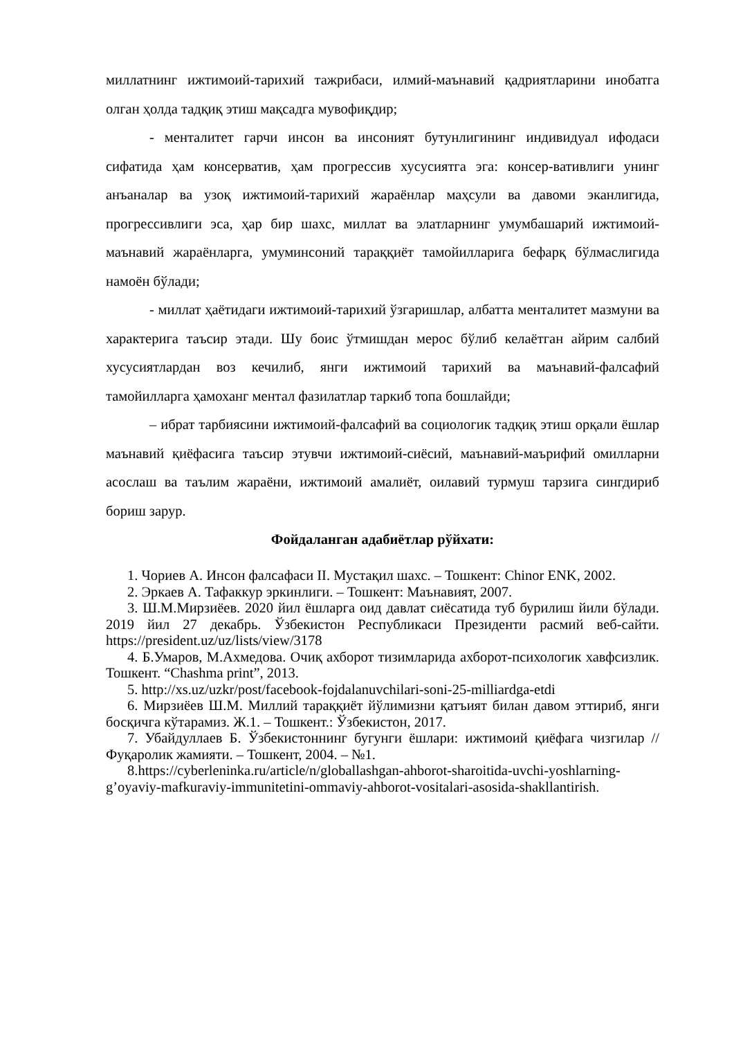миллатнинг ижтимоий-тарихий тажрибаси, илмий-маънавий қадриятларини инобатга олган ҳолда тадқиқ этиш мақсадга мувофиқдир;
- менталитет гарчи инсон ва инсоният бутунлигининг индивидуал ифодаси сифатида ҳам консерватив, ҳам прогрессив хусусиятга эга: консер-вативлиги унинг анъаналар ва узоқ ижтимоий-тарихий жараёнлар маҳсули ва давоми эканлигида, прогрессивлиги эса, ҳар бир шахс, миллат ва элатларнинг умумбашарий ижтимоий-маънавий жараёнларга, умуминсоний тараққиёт тамойилларига бефарқ бўлмаслигида намоён бўлади;
- миллат ҳаётидаги ижтимоий-тарихий ўзгаришлар, албатта менталитет мазмуни ва характерига таъсир этади. Шу боис ўтмишдан мерос бўлиб келаётган айрим салбий хусусиятлардан воз кечилиб, янги ижтимоий тарихий ва маънавий-фалсафий тамойилларга ҳамоханг ментал фазилатлар таркиб топа бошлайди;
– ибрат тарбиясини ижтимоий-фалсафий ва социологик тадқиқ этиш орқали ёшлар маънавий қиёфасига таъсир этувчи ижтимоий-сиёсий, маънавий-маърифий омилларни асослаш ва таълим жараёни, ижтимоий амалиёт, оилавий турмуш тарзига сингдириб бориш зарур.
Фойдаланган адабиётлар рўйхати:
1. Чориев А. Инсон фалсафаси II. Мустақил шахс. – Тошкент: Chinor ENK, 2002.
2. Эркаев А. Тафаккур эркинлиги. – Тошкент: Маънавият, 2007.
3. Ш.М.Мирзиёев. 2020 йил ёшларга оид давлат сиёсатида туб бурилиш йили бўлади. 2019 йил 27 декабрь. Ўзбекистон Республикаси Президенти расмий веб-сайти. https://president.uz/uz/lists/view/3178
4. Б.Умаров, М.Ахмедова. Очиқ ахборот тизимларида ахборот-психологик хавфсизлик. Тошкент. “Chashma print”, 2013.
5. http://xs.uz/uzkr/post/facebook-fojdalanuvchilari-soni-25-milliardga-etdi
6. Мирзиёев Ш.М. Миллий тараққиёт йўлимизни қатъият билан давом эттириб, янги босқичга кўтарамиз. Ж.1. – Тошкент.: Ўзбекистон, 2017.
7. Убайдуллаев Б. Ўзбекистоннинг бугунги ёшлари: ижтимоий қиёфага чизгилар // Фуқаролик жамияти. – Тошкент, 2004. – №1.
8.https://cyberleninka.ru/article/n/globallashgan-ahborot-sharoitida-uvchi-yoshlarning-g’oyaviy-mafkuraviy-immunitetini-ommaviy-ahborot-vositalari-asosida-shakllantirish.